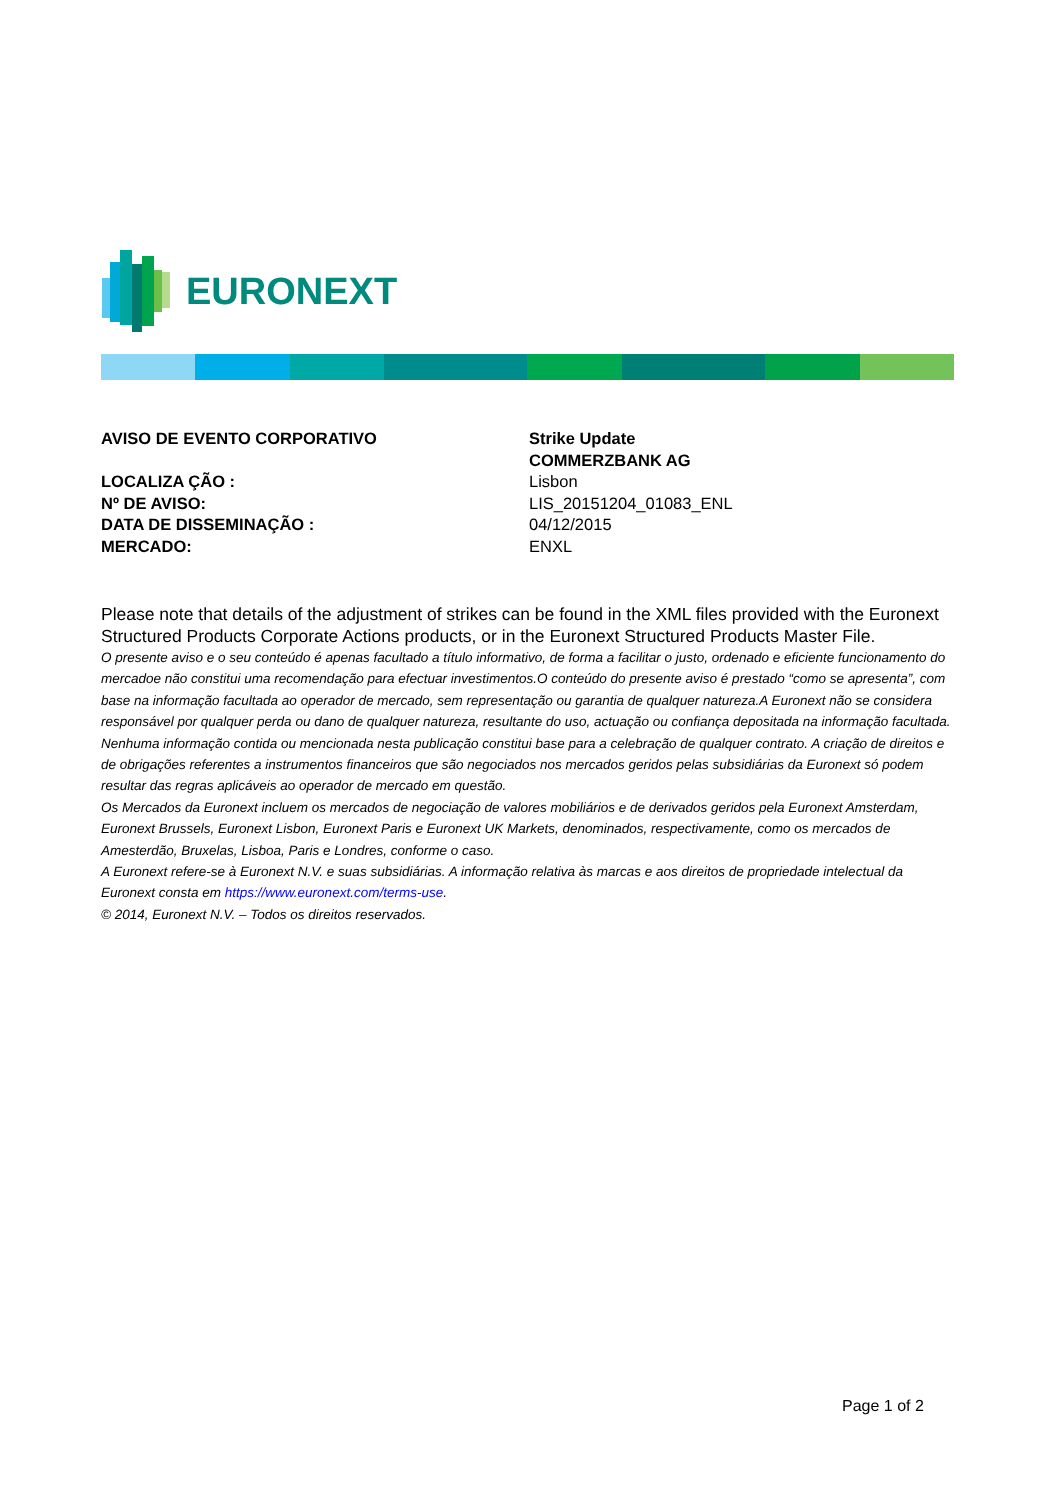EURONEXT
AVISO DE EVENTO CORPORATIVO Strike Update
COMMERZBANK AG
LOCALIZA ÇÃO :
Nº DE AVISO:
DATA DE DISSEMINAÇÃO :
MERCADO:
Lisbon
LIS_20151204_01083_ENL
04/12/2015
ENXL
Please note that details of the adjustment of strikes can be found in the XML files provided with the Euronext Structured Products Corporate Actions products, or in the Euronext Structured Products Master File.
O presente aviso e o seu conteúdo é apenas facultado a título informativo, de forma a facilitar o justo, ordenado e eficiente funcionamento do mercadoe não constitui uma recomendação para efectuar investimentos.O conteúdo do presente aviso é prestado “como se apresenta”, com base na informação facultada ao operador de mercado, sem representação ou garantia de qualquer natureza.A Euronext não se considera responsável por qualquer perda ou dano de qualquer natureza, resultante do uso, actuação ou confiança depositada na informação facultada. Nenhuma informação contida ou mencionada nesta publicação constitui base para a celebração de qualquer contrato. A criação de direitos e de obrigações referentes a instrumentos financeiros que são negociados nos mercados geridos pelas subsidiárias da Euronext só podem resultar das regras aplicáveis ao operador de mercado em questão.
Os Mercados da Euronext incluem os mercados de negociação de valores mobiliários e de derivados geridos pela Euronext Amsterdam, Euronext Brussels, Euronext Lisbon, Euronext Paris e Euronext UK Markets, denominados, respectivamente, como os mercados de Amesterdão, Bruxelas, Lisboa, Paris e Londres, conforme o caso.
A Euronext refere-se à Euronext N.V. e suas subsidiárias. A informação relativa às marcas e aos direitos de propriedade intelectual da Euronext consta em https://www.euronext.com/terms-use.
© 2014, Euronext N.V. – Todos os direitos reservados.
Page 1 of 2